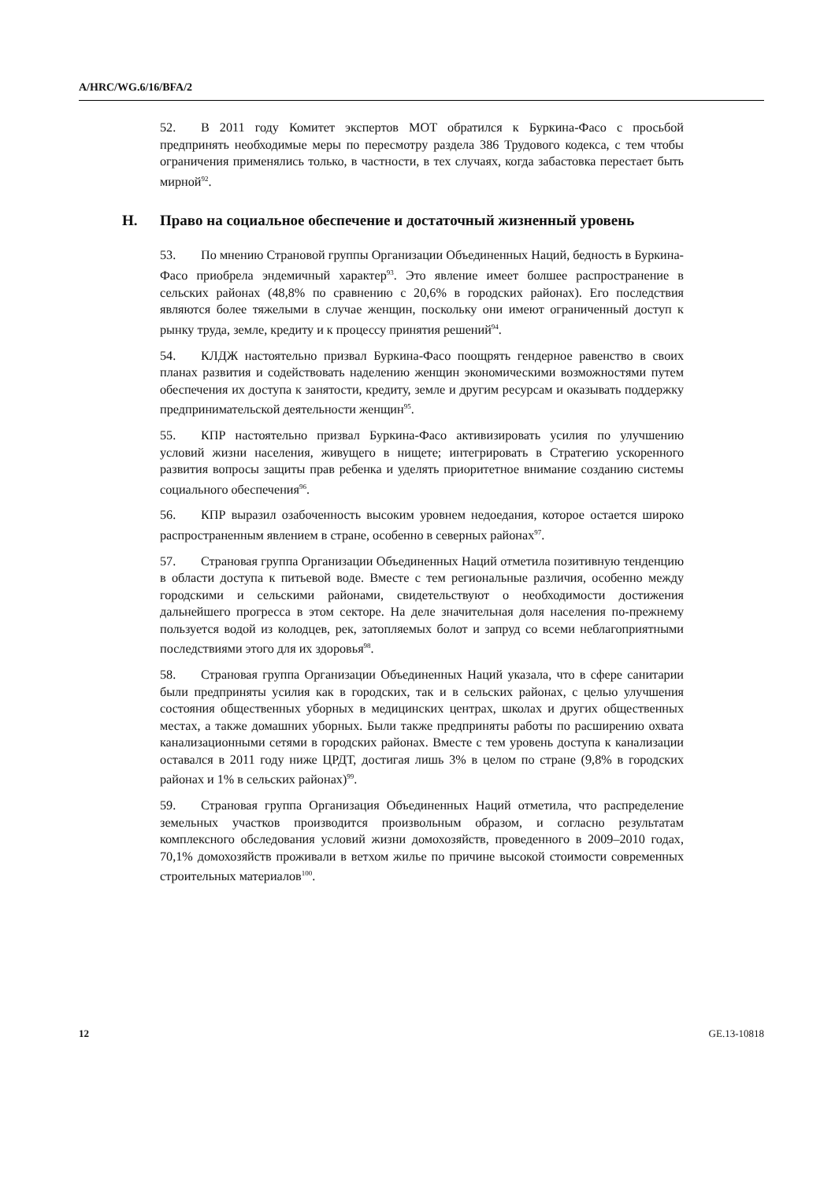A/HRC/WG.6/16/BFA/2
52. В 2011 году Комитет экспертов МОТ обратился к Буркина-Фасо с просьбой предпринять необходимые меры по пересмотру раздела 386 Трудового кодекса, с тем чтобы ограничения применялись только, в частности, в тех случаях, когда забастовка перестает быть мирной<sup>92</sup>.
H. Право на социальное обеспечение и достаточный жизненный уровень
53. По мнению Страновой группы Организации Объединенных Наций, бедность в Буркина-Фасо приобрела эндемичный характер<sup>93</sup>. Это явление имеет болшее распространение в сельских районах (48,8% по сравнению с 20,6% в городских районах). Его последствия являются более тяжелыми в случае женщин, поскольку они имеют ограниченный доступ к рынку труда, земле, кредиту и к процессу принятия решений<sup>94</sup>.
54. КЛДЖ настоятельно призвал Буркина-Фасо поощрять гендерное равенство в своих планах развития и содействовать наделению женщин экономическими возможностями путем обеспечения их доступа к занятости, кредиту, земле и другим ресурсам и оказывать поддержку предпринимательской деятельности женщин<sup>95</sup>.
55. КПР настоятельно призвал Буркина-Фасо активизировать усилия по улучшению условий жизни населения, живущего в нищете; интегрировать в Стратегию ускоренного развития вопросы защиты прав ребенка и уделять приоритетное внимание созданию системы социального обеспечения<sup>96</sup>.
56. КПР выразил озабоченность высоким уровнем недоедания, которое остается широко распространенным явлением в стране, особенно в северных районах<sup>97</sup>.
57. Страновая группа Организации Объединенных Наций отметила позитивную тенденцию в области доступа к питьевой воде. Вместе с тем региональные различия, особенно между городскими и сельскими районами, свидетельствуют о необходимости достижения дальнейшего прогресса в этом секторе. На деле значительная доля населения по-прежнему пользуется водой из колодцев, рек, затопляемых болот и запруд со всеми неблагоприятными последствиями этого для их здоровья<sup>98</sup>.
58. Страновая группа Организации Объединенных Наций указала, что в сфере санитарии были предприняты усилия как в городских, так и в сельских районах, с целью улучшения состояния общественных уборных в медицинских центрах, школах и других общественных местах, а также домашних уборных. Были также предприняты работы по расширению охвата канализационными сетями в городских районах. Вместе с тем уровень доступа к канализации оставался в 2011 году ниже ЦРДТ, достигая лишь 3% в целом по стране (9,8% в городских районах и 1% в сельских районах)<sup>99</sup>.
59. Страновая группа Организация Объединенных Наций отметила, что распределение земельных участков производится произвольным образом, и согласно результатам комплексного обследования условий жизни домохозяйств, проведенного в 2009–2010 годах, 70,1% домохозяйств проживали в ветхом жилье по причине высокой стоимости современных строительных материалов<sup>100</sup>.
12 GE.13-10818